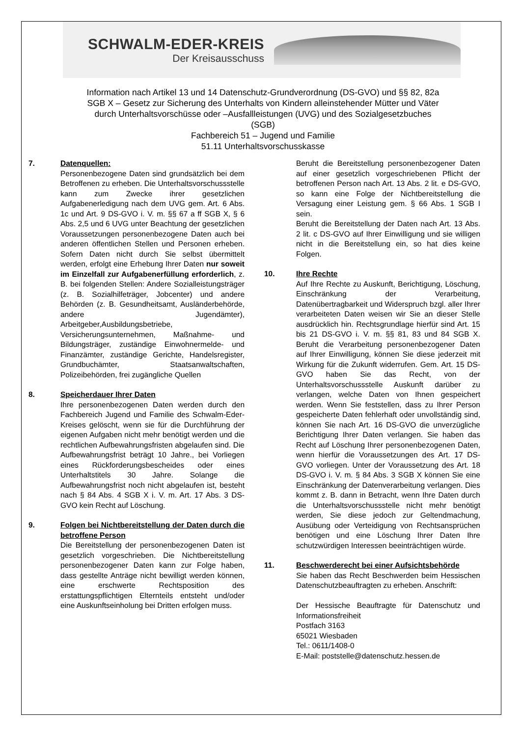SCHWALM-EDER-KREIS
Der Kreisausschuss
Information nach Artikel 13 und 14 Datenschutz-Grundverordnung (DS-GVO) und §§ 82, 82a
SGB X – Gesetz zur Sicherung des Unterhalts von Kindern alleinstehender Mütter und Väter
durch Unterhaltsvorschüsse oder –Ausfallleistungen (UVG) und des Sozialgesetzbuches
(SGB)
Fachbereich 51 – Jugend und Familie
51.11 Unterhaltsvorschusskasse
7. Datenquellen:
Personenbezogene Daten sind grundsätzlich bei dem Betroffenen zu erheben. Die Unterhaltsvorschussstelle kann zum Zwecke ihrer gesetzlichen Aufgabenerledigung nach dem UVG gem. Art. 6 Abs. 1c und Art. 9 DS-GVO i. V. m. §§ 67 a ff SGB X, § 6 Abs. 2,5 und 6 UVG unter Beachtung der gesetzlichen Voraussetzungen personenbezogene Daten auch bei anderen öffentlichen Stellen und Personen erheben. Sofern Daten nicht durch Sie selbst übermittelt werden, erfolgt eine Erhebung Ihrer Daten nur soweit im Einzelfall zur Aufgabenerfüllung erforderlich, z. B. bei folgenden Stellen: Andere Sozialleistungsträger (z. B. Sozialhilfeträger, Jobcenter) und andere Behörden (z. B. Gesundheitsamt, Ausländerbehörde, andere Jugendämter), Arbeitgeber,Ausbildungsbetriebe, Versicherungsunternehmen, Maßnahme- und Bildungsträger, zuständige Einwohnermelde- und Finanzämter, zuständige Gerichte, Handelsregister, Grundbuchämter, Staatsanwaltschaften, Polizeibehörden, frei zugängliche Quellen
8. Speicherdauer Ihrer Daten
Ihre personenbezogenen Daten werden durch den Fachbereich Jugend und Familie des Schwalm-Eder-Kreises gelöscht, wenn sie für die Durchführung der eigenen Aufgaben nicht mehr benötigt werden und die rechtlichen Aufbewahrungsfristen abgelaufen sind. Die Aufbewahrungsfrist beträgt 10 Jahre., bei Vorliegen eines Rückforderungsbescheides oder eines Unterhaltstitels 30 Jahre. Solange die Aufbewahrungsfrist noch nicht abgelaufen ist, besteht nach § 84 Abs. 4 SGB X i. V. m. Art. 17 Abs. 3 DS-GVO kein Recht auf Löschung.
9. Folgen bei Nichtbereitstellung der Daten durch die betroffene Person
Die Bereitstellung der personenbezogenen Daten ist gesetzlich vorgeschrieben. Die Nichtbereitstellung personenbezogener Daten kann zur Folge haben, dass gestellte Anträge nicht bewilligt werden können, eine erschwerte Rechtsposition des erstattungspflichtigen Elternteils entsteht und/oder eine Auskunftseinholung bei Dritten erfolgen muss.
Beruht die Bereitstellung personenbezogener Daten auf einer gesetzlich vorgeschriebenen Pflicht der betroffenen Person nach Art. 13 Abs. 2 lit. e DS-GVO, so kann eine Folge der Nichtbereitstellung die Versagung einer Leistung gem. § 66 Abs. 1 SGB I sein.
Beruht die Bereitstellung der Daten nach Art. 13 Abs. 2 lit. c DS-GVO auf Ihrer Einwilligung und sie willigen nicht in die Bereitstellung ein, so hat dies keine Folgen.
10. Ihre Rechte
Auf Ihre Rechte zu Auskunft, Berichtigung, Löschung, Einschränkung der Verarbeitung, Datenübertragbarkeit und Widerspruch bzgl. aller Ihrer verarbeiteten Daten weisen wir Sie an dieser Stelle ausdrücklich hin. Rechtsgrundlage hierfür sind Art. 15 bis 21 DS-GVO i. V. m. §§ 81, 83 und 84 SGB X. Beruht die Verarbeitung personenbezogener Daten auf Ihrer Einwilligung, können Sie diese jederzeit mit Wirkung für die Zukunft widerrufen. Gem. Art. 15 DS-GVO haben Sie das Recht, von der Unterhaltsvorschussstelle Auskunft darüber zu verlangen, welche Daten von Ihnen gespeichert werden. Wenn Sie feststellen, dass zu Ihrer Person gespeicherte Daten fehlerhaft oder unvollständig sind, können Sie nach Art. 16 DS-GVO die unverzügliche Berichtigung Ihrer Daten verlangen. Sie haben das Recht auf Löschung Ihrer personenbezogenen Daten, wenn hierfür die Voraussetzungen des Art. 17 DS-GVO vorliegen. Unter der Voraussetzung des Art. 18 DS-GVO i. V. m. § 84 Abs. 3 SGB X können Sie eine Einschränkung der Datenverarbeitung verlangen. Dies kommt z. B. dann in Betracht, wenn Ihre Daten durch die Unterhaltsvorschussstelle nicht mehr benötigt werden, Sie diese jedoch zur Geltendmachung, Ausübung oder Verteidigung von Rechtsansprüchen benötigen und eine Löschung Ihrer Daten Ihre schutzwürdigen Interessen beeinträchtigen würde.
11. Beschwerderecht bei einer Aufsichtsbehörde
Sie haben das Recht Beschwerden beim Hessischen Datenschutzbeauftragten zu erheben. Anschrift:
Der Hessische Beauftragte für Datenschutz und Informationsfreiheit
Postfach 3163
65021 Wiesbaden
Tel.: 0611/1408-0
E-Mail: poststelle@datenschutz.hessen.de